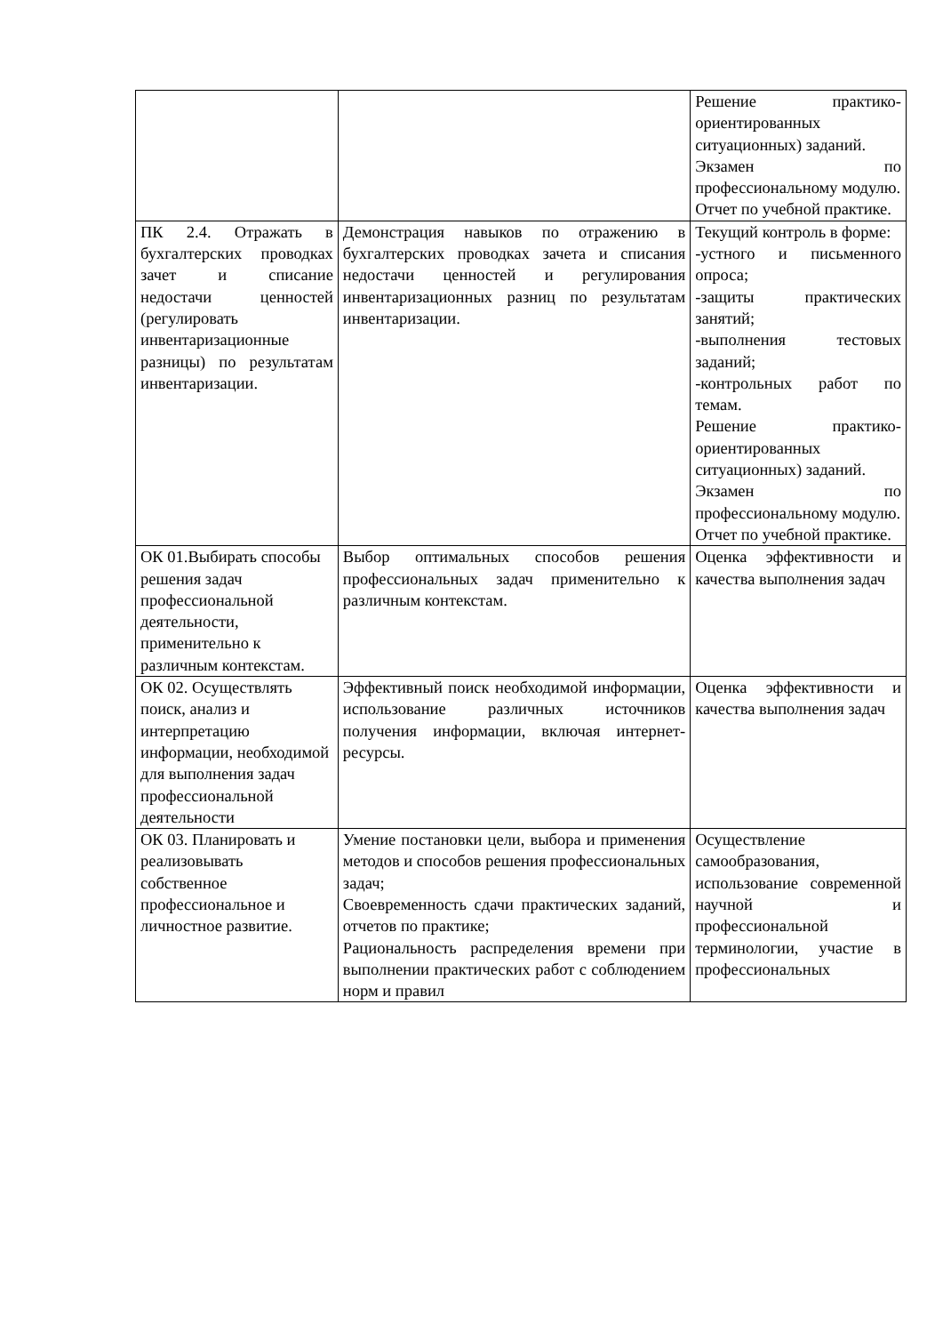| | | Решение практико-ориентированных ситуационных) заданий. Экзамен по профессиональному модулю. Отчет по учебной практике. |
| ПК 2.4. Отражать в бухгалтерских проводках зачет и списание недостачи ценностей (регулировать инвентаризационные разницы) по результатам инвентаризации. | Демонстрация навыков по отражению в бухгалтерских проводках зачета и списания недостачи ценностей и регулирования инвентаризационных разниц по результатам инвентаризации. | Текущий контроль в форме: -устного и письменного опроса; -защиты практических занятий; -выполнения тестовых заданий; -контрольных работ по темам. Решение практико-ориентированных ситуационных) заданий. Экзамен по профессиональному модулю. Отчет по учебной практике. |
| ОК 01.Выбирать способы решения задач профессиональной деятельности, применительно к различным контекстам. | Выбор оптимальных способов решения профессиональных задач применительно к различным контекстам. | Оценка эффективности и качества выполнения задач |
| ОК 02. Осуществлять поиск, анализ и интерпретацию информации, необходимой для выполнения задач профессиональной деятельности | Эффективный поиск необходимой информации, использование различных источников получения информации, включая интернет-ресурсы. | Оценка эффективности и качества выполнения задач |
| ОК 03. Планировать и реализовывать собственное профессиональное и личностное развитие. | Умение постановки цели, выбора и применения методов и способов решения профессиональных задач; Своевременность сдачи практических заданий, отчетов по практике; Рациональность распределения времени при выполнении практических работ с соблюдением норм и правил | Осуществление самообразования, использование современной научной и профессиональной терминологии, участие в профессиональных |